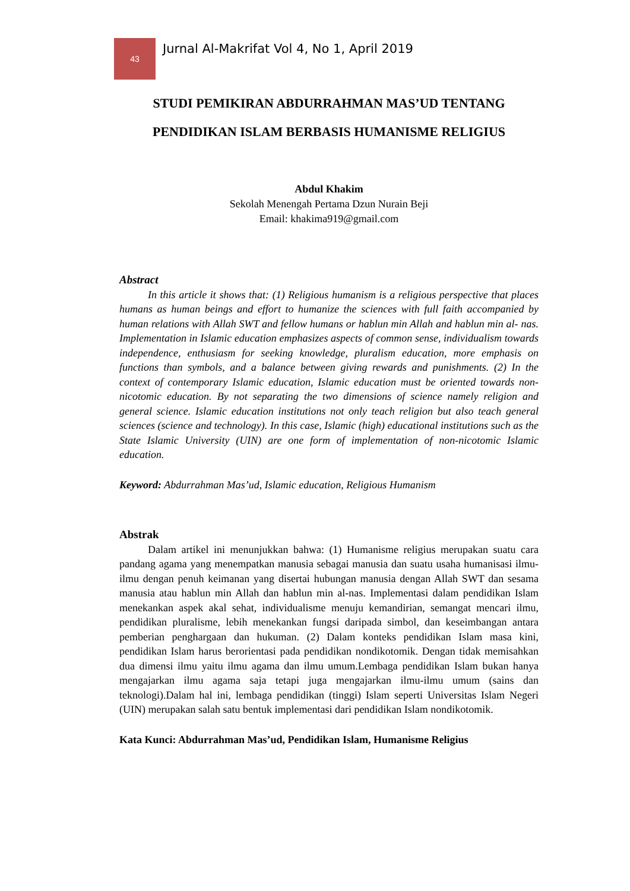43
Jurnal Al-Makrifat Vol 4, No 1, April 2019
STUDI PEMIKIRAN ABDURRAHMAN MAS’UD TENTANG PENDIDIKAN ISLAM BERBASIS HUMANISME RELIGIUS
Abdul Khakim
Sekolah Menengah Pertama Dzun Nurain Beji
Email: khakima919@gmail.com
Abstract
In this article it shows that: (1) Religious humanism is a religious perspective that places humans as human beings and effort to humanize the sciences with full faith accompanied by human relations with Allah SWT and fellow humans or hablun min Allah and hablun min al- nas. Implementation in Islamic education emphasizes aspects of common sense, individualism towards independence, enthusiasm for seeking knowledge, pluralism education, more emphasis on functions than symbols, and a balance between giving rewards and punishments. (2) In the context of contemporary Islamic education, Islamic education must be oriented towards non-nicotomic education. By not separating the two dimensions of science namely religion and general science. Islamic education institutions not only teach religion but also teach general sciences (science and technology). In this case, Islamic (high) educational institutions such as the State Islamic University (UIN) are one form of implementation of non-nicotomic Islamic education.
Keyword: Abdurrahman Mas’ud, Islamic education, Religious Humanism
Abstrak
Dalam artikel ini menunjukkan bahwa: (1) Humanisme religius merupakan suatu cara pandang agama yang menempatkan manusia sebagai manusia dan suatu usaha humanisasi ilmu-ilmu dengan penuh keimanan yang disertai hubungan manusia dengan Allah SWT dan sesama manusia atau hablun min Allah dan hablun min al-nas. Implementasi dalam pendidikan Islam menekankan aspek akal sehat, individualisme menuju kemandirian, semangat mencari ilmu, pendidikan pluralisme, lebih menekankan fungsi daripada simbol, dan keseimbangan antara pemberian penghargaan dan hukuman. (2) Dalam konteks pendidikan Islam masa kini, pendidikan Islam harus berorientasi pada pendidikan nondikotomik. Dengan tidak memisahkan dua dimensi ilmu yaitu ilmu agama dan ilmu umum.Lembaga pendidikan Islam bukan hanya mengajarkan ilmu agama saja tetapi juga mengajarkan ilmu-ilmu umum (sains dan teknologi).Dalam hal ini, lembaga pendidikan (tinggi) Islam seperti Universitas Islam Negeri (UIN) merupakan salah satu bentuk implementasi dari pendidikan Islam nondikotomik.
Kata Kunci: Abdurrahman Mas’ud, Pendidikan Islam, Humanisme Religius